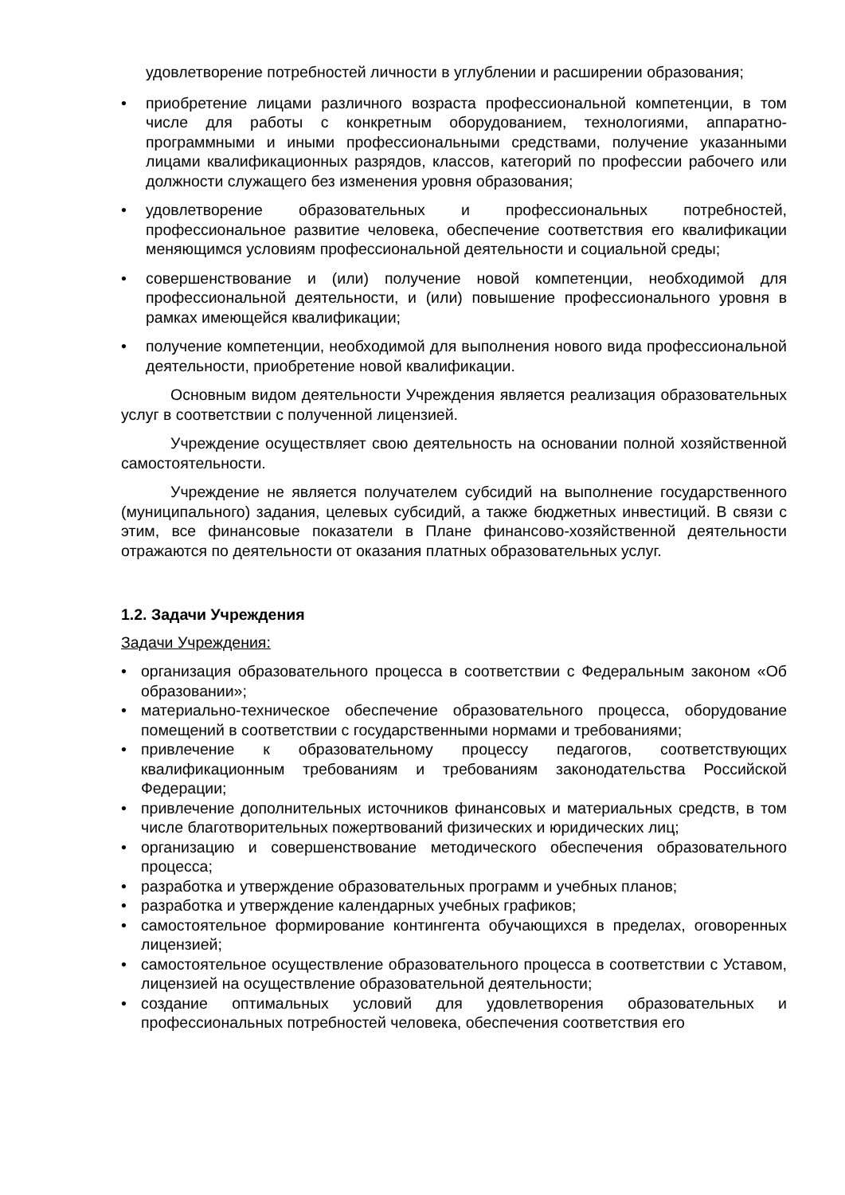удовлетворение потребностей личности в углублении и расширении образования;
• приобретение лицами различного возраста профессиональной компетенции, в том числе для работы с конкретным оборудованием, технологиями, аппаратно-программными и иными профессиональными средствами, получение указанными лицами квалификационных разрядов, классов, категорий по профессии рабочего или должности служащего без изменения уровня образования;
• удовлетворение образовательных и профессиональных потребностей, профессиональное развитие человека, обеспечение соответствия его квалификации меняющимся условиям профессиональной деятельности и социальной среды;
• совершенствование и (или) получение новой компетенции, необходимой для профессиональной деятельности, и (или) повышение профессионального уровня в рамках имеющейся квалификации;
• получение компетенции, необходимой для выполнения нового вида профессиональной деятельности, приобретение новой квалификации.
Основным видом деятельности Учреждения является реализация образовательных услуг в соответствии с полученной лицензией.
Учреждение осуществляет свою деятельность на основании полной хозяйственной самостоятельности.
Учреждение не является получателем субсидий на выполнение государственного (муниципального) задания, целевых субсидий, а также бюджетных инвестиций. В связи с этим, все финансовые показатели в Плане финансово-хозяйственной деятельности отражаются по деятельности от оказания платных образовательных услуг.
1.2. Задачи Учреждения
Задачи Учреждения:
• организация образовательного процесса в соответствии с Федеральным законом «Об образовании»;
• материально-техническое обеспечение образовательного процесса, оборудование помещений в соответствии с государственными нормами и требованиями;
• привлечение к образовательному процессу педагогов, соответствующих квалификационным требованиям и требованиям законодательства Российской Федерации;
• привлечение дополнительных источников финансовых и материальных средств, в том числе благотворительных пожертвований физических и юридических лиц;
• организацию и совершенствование методического обеспечения образовательного процесса;
• разработка и утверждение образовательных программ и учебных планов;
• разработка и утверждение календарных учебных графиков;
• самостоятельное формирование контингента обучающихся в пределах, оговоренных лицензией;
• самостоятельное осуществление образовательного процесса в соответствии с Уставом, лицензией на осуществление образовательной деятельности;
• создание оптимальных условий для удовлетворения образовательных и профессиональных потребностей человека, обеспечения соответствия его